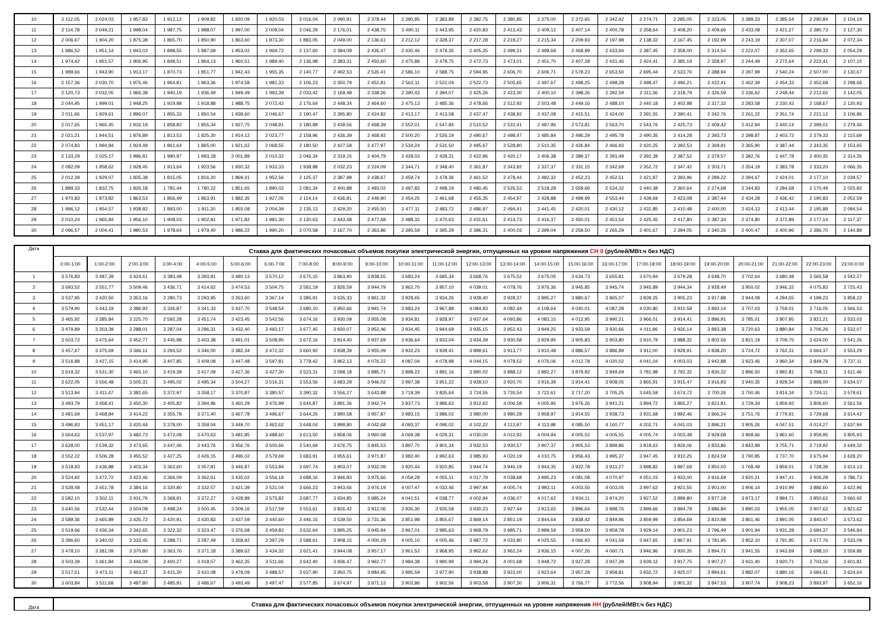| 10 | 2 112,05 | 2 024,03 | 1 957,83 | 1 912,12 | 1 909,82 | 1 920,09 | 1 920,03 | 2 016,04 | 2 090,91 | 2 378,44 | 2 390,95 | 2 383,89 | 2 382,75 | 2 380,85 | 2 375,00 | 2 372,65 | 2 342,42 | 2 274,71 | 2 285,05 | 2 323,05 | 2 389,23 | 2 385,54 | 2 290,84 | 2 104,19 |
| 11 | 2 114,78 | 2 049,21 | 1 998,04 | 1 987,75 | 1 988,07 | 1 997,00 | 2 009,04 | 2 046,29 | 2 176,01 | 2 438,75 | 2 490,11 | 2 443,95 | 2 420,83 | 2 413,43 | 2 409,12 | 2 407,14 | 2 400,78 | 2 358,64 | 2 408,20 | 2 409,66 | 2 433,08 | 2 421,27 | 2 380,73 | 2 127,30 |
| 12 | 2 006,67 | 1 904,20 | 1 875,38 | 1 865,70 | 1 850,90 | 1 863,60 | 1 873,30 | 1 883,05 | 2 049,00 | 2 136,61 | 2 212,12 | 2 328,37 | 2 217,28 | 2 219,27 | 2 215,34 | 2 209,93 | 2 197,98 | 2 138,32 | 2 167,45 | 2 192,99 | 2 243,19 | 2 307,07 | 2 216,84 | 2 072,34 |
| 13 | 1 986,52 | 1 951,14 | 1 943,03 | 1 898,55 | 1 887,69 | 1 953,02 | 1 969,72 | 2 137,60 | 2 384,09 | 2 435,47 | 2 430,46 | 2 479,35 | 2 405,35 | 2 499,31 | 2 498,68 | 2 468,99 | 2 433,94 | 2 387,45 | 2 358,00 | 2 314,54 | 2 222,07 | 2 352,65 | 2 299,33 | 2 054,29 |
| 14 | 1 974,42 | 1 961,57 | 1 906,95 | 1 848,51 | 1 864,13 | 1 960,51 | 1 989,40 | 2 136,98 | 2 383,31 | 2 450,60 | 2 475,88 | 2 478,75 | 2 472,73 | 2 473,01 | 2 451,70 | 2 407,28 | 2 431,46 | 2 424,41 | 2 385,19 | 2 358,97 | 2 244,49 | 2 272,64 | 2 222,41 | 2 107,15 |
| 15 | 1 989,66 | 1 943,90 | 1 913,17 | 1 870,73 | 1 851,77 | 1 942,43 | 1 955,35 | 2 140,77 | 2 492,53 | 2 535,41 | 2 586,10 | 2 588,75 | 2 594,95 | 2 606,70 | 2 606,71 | 2 578,23 | 2 653,50 | 2 695,44 | 2 533,76 | 2 388,94 | 2 397,99 | 2 540,24 | 2 507,00 | 2 130,67 |
| 16 | 2 157,36 | 2 030,70 | 1 975,46 | 1 964,81 | 1 963,36 | 1 974,58 | 1 981,33 | 2 106,23 | 2 350,79 | 2 452,81 | 2 562,11 | 2 522,04 | 2 522,73 | 2 505,65 | 2 497,67 | 2 498,25 | 2 498,28 | 2 498,47 | 2 496,21 | 2 422,41 | 2 462,39 | 2 454,33 | 2 452,68 | 2 298,66 |
| 17 | 2 120,73 | 2 032,05 | 1 966,38 | 1 940,19 | 1 936,49 | 1 949,49 | 1 993,39 | 2 033,42 | 2 169,48 | 2 338,26 | 2 390,43 | 2 394,07 | 2 425,26 | 2 423,30 | 2 400,10 | 2 398,26 | 2 392,59 | 2 311,36 | 2 318,79 | 2 326,59 | 2 336,62 | 2 248,44 | 2 212,65 | 2 142,05 |
| 18 | 2 044,95 | 1 999,01 | 1 948,25 | 1 919,98 | 1 918,88 | 1 988,75 | 2 072,42 | 2 176,64 | 2 448,34 | 2 464,60 | 2 475,13 | 2 485,36 | 2 478,66 | 2 512,92 | 2 503,48 | 2 449,16 | 2 488,10 | 2 440,18 | 2 402,98 | 2 317,32 | 2 283,58 | 2 230,43 | 2 168,67 | 2 120,93 |
| 19 | 2 011,66 | 1 929,61 | 1 896,07 | 1 855,33 | 1 850,54 | 1 939,60 | 2 046,67 | 2 190,47 | 2 395,80 | 2 424,82 | 2 413,17 | 2 413,58 | 2 437,47 | 2 438,92 | 2 437,08 | 2 415,51 | 2 424,00 | 2 391,55 | 2 390,41 | 2 342,76 | 2 261,22 | 2 351,74 | 2 221,12 | 2 106,86 |
| 20 | 2 017,65 | 1 965,45 | 1 916,19 | 1 858,82 | 1 855,34 | 1 927,75 | 2 048,91 | 2 180,89 | 2 439,56 | 2 468,39 | 2 552,01 | 2 547,84 | 2 510,52 | 2 531,41 | 2 487,96 | 2 573,81 | 2 563,70 | 2 543,76 | 2 425,73 | 2 409,42 | 2 412,94 | 2 440,14 | 2 399,01 | 2 279,46 |
| 21 | 2 021,21 | 1 944,51 | 1 876,89 | 1 813,53 | 1 825,30 | 1 914,12 | 2 023,77 | 2 158,96 | 2 436,39 | 2 468,92 | 2 500,20 | 2 526,19 | 2 490,67 | 2 498,47 | 2 485,84 | 2 496,29 | 2 495,78 | 2 490,35 | 2 414,28 | 2 393,73 | 2 398,87 | 2 403,72 | 2 379,33 | 2 115,69 |
| 22 | 2 074,83 | 1 994,84 | 1 924,49 | 1 861,64 | 1 865,00 | 1 921,62 | 2 068,55 | 2 180,50 | 2 427,58 | 2 477,97 | 2 534,24 | 2 531,50 | 2 495,67 | 2 528,80 | 2 510,35 | 2 426,84 | 2 466,93 | 2 420,25 | 2 392,53 | 2 369,91 | 2 365,90 | 2 387,44 | 2 343,35 | 2 153,65 |
| 23 | 2 133,29 | 2 025,17 | 1 996,81 | 1 990,97 | 1 993,18 | 2 001,89 | 2 010,32 | 2 046,34 | 2 319,15 | 2 404,79 | 2 428,03 | 2 428,31 | 2 422,96 | 2 420,17 | 2 406,38 | 2 389,37 | 2 391,49 | 2 392,39 | 2 387,52 | 2 379,57 | 2 382,76 | 2 447,78 | 2 400,35 | 2 314,35 |
| 24 | 2 082,09 | 1 958,62 | 1 928,45 | 1 913,64 | 1 923,56 | 1 930,32 | 1 933,33 | 1 938,88 | 2 032,23 | 2 224,09 | 2 344,71 | 2 348,40 | 2 361,87 | 2 343,92 | 2 337,37 | 2 331,15 | 2 342,69 | 2 352,72 | 2 347,42 | 2 303,71 | 2 354,19 | 2 383,78 | 2 333,20 | 2 066,35 |
| 25 | 2 012,39 | 1 929,07 | 1 835,38 | 1 815,05 | 1 816,20 | 1 869,41 | 1 952,56 | 2 125,37 | 2 387,98 | 2 438,67 | 2 459,74 | 2 478,36 | 2 461,52 | 2 478,44 | 2 482,32 | 2 452,23 | 2 452,51 | 2 421,87 | 2 393,96 | 2 289,22 | 2 394,67 | 2 424,01 | 2 177,10 | 2 039,57 |
| 26 | 1 889,33 | 1 832,75 | 1 826,18 | 1 781,44 | 1 780,22 | 1 851,65 | 1 890,02 | 2 081,34 | 2 400,88 | 2 493,02 | 2 497,83 | 2 498,19 | 2 480,45 | 2 526,53 | 2 518,28 | 2 559,66 | 2 534,32 | 2 440,38 | 2 360,64 | 2 274,68 | 2 344,83 | 2 284,68 | 2 170,49 | 2 025,82 |
| 27 | 1 970,83 | 1 873,82 | 1 863,53 | 1 856,49 | 1 863,91 | 1 882,35 | 1 927,05 | 2 114,14 | 2 436,81 | 2 449,90 | 2 454,25 | 2 461,68 | 2 455,35 | 2 454,97 | 2 428,88 | 2 499,99 | 2 553,44 | 2 439,69 | 2 423,08 | 2 387,44 | 2 434,28 | 2 436,42 | 2 190,83 | 2 052,59 |
| 28 | 1 996,12 | 1 954,57 | 1 938,82 | 1 893,00 | 1 911,30 | 1 955,08 | 2 004,39 | 2 135,13 | 2 429,20 | 2 455,50 | 2 477,11 | 2 483,72 | 2 486,97 | 2 494,41 | 2 441,45 | 2 420,01 | 2 430,12 | 2 431,85 | 2 410,48 | 2 400,00 | 2 424,13 | 2 413,44 | 2 195,89 | 2 094,54 |
| 29 | 2 010,24 | 1 965,84 | 1 956,10 | 1 908,03 | 1 902,81 | 1 971,82 | 1 981,30 | 2 130,63 | 2 443,48 | 2 477,68 | 2 488,32 | 2 470,63 | 2 431,61 | 2 414,73 | 2 416,37 | 2 450,01 | 2 451,54 | 2 425,45 | 2 417,80 | 2 387,34 | 2 374,80 | 2 372,89 | 2 177,14 | 2 117,37 |
| 30 | 2 096,57 | 2 004,41 | 1 980,53 | 1 978,64 | 1 979,40 | 1 986,22 | 1 990,20 | 2 070,58 | 2 167,70 | 2 363,86 | 2 395,59 | 2 395,29 | 2 396,31 | 2 400,03 | 2 399,04 | 2 259,50 | 2 265,29 | 2 401,67 | 2 394,05 | 2 340,26 | 2 400,47 | 2 400,96 | 2 386,70 | 2 144,89 |
| Дата | Ставка для фактических почасовых объемов покупки электрической энергии, отпущенных на уровне напряжения СН II (рублей/МВт.ч без НДС) | | | | | | | | | | | | | | | | | | | | | | | |
| --- | --- | --- | --- | --- | --- | --- | --- | --- | --- | --- | --- | --- | --- | --- | --- | --- | --- | --- | --- | --- | --- | --- | --- | --- |
| | 0:00-1:00 | 1:00-2:00 | 2:00-3:00 | 3:00-4:00 | 4:00-5:00 | 5:00-6:00 | 6:00-7:00 | 7:00-8:00 | 8:00-9:00 | 9:00-10:00 | 10:00-11:00 | 11:00-12:00 | 12:00-13:00 | 13:00-14:00 | 14:00-15:00 | 15:00-16:00 | 16:00-17:00 | 17:00-18:00 | 18:00-19:00 | 19:00-20:00 | 20:00-21:00 | 21:00-22:00 | 22:00-23:00 | 23:00-0:00 |
| 1 | 3 576,83 | 3 487,39 | 3 424,61 | 3 383,48 | 3 393,81 | 3 480,13 | 3 570,12 | 3 675,15 | 3 863,90 | 3 838,55 | 3 683,24 | 3 685,34 | 3 668,76 | 3 675,52 | 3 675,05 | 3 634,73 | 3 655,81 | 3 670,94 | 3 679,28 | 3 648,70 | 3 702,64 | 3 680,48 | 3 565,58 | 3 542,27 |
| 2 | 3 693,52 | 3 551,77 | 3 509,46 | 3 436,71 | 3 414,62 | 3 474,53 | 3 504,75 | 3 581,19 | 3 826,59 | 3 944,79 | 3 962,70 | 3 957,10 | 4 039,01 | 4 078,76 | 3 976,36 | 3 945,85 | 3 945,74 | 3 945,89 | 3 944,34 | 3 928,49 | 3 950,02 | 3 946,32 | 4 075,83 | 3 725,43 |
| 3 | 3 537,95 | 3 420,50 | 3 353,16 | 3 280,73 | 3 293,95 | 3 263,60 | 3 367,14 | 3 385,91 | 3 635,33 | 3 861,32 | 3 928,65 | 3 934,26 | 3 928,40 | 3 928,37 | 3 895,27 | 3 880,67 | 3 865,07 | 3 839,25 | 3 905,23 | 3 917,88 | 3 944,08 | 4 294,65 | 4 199,23 | 3 858,22 |
| 4 | 3 579,90 | 3 443,19 | 3 386,92 | 3 326,87 | 3 341,33 | 3 437,70 | 3 548,54 | 3 680,10 | 3 950,66 | 3 991,74 | 3 983,24 | 3 967,88 | 4 084,93 | 4 082,44 | 4 108,64 | 4 040,01 | 4 087,28 | 4 030,80 | 3 910,58 | 3 892,14 | 3 707,03 | 3 759,01 | 3 716,05 | 3 566,53 |
| 5 | 3 465,92 | 3 385,84 | 3 225,70 | 2 592,28 | 3 451,74 | 3 423,45 | 3 542,56 | 3 674,16 | 3 930,09 | 3 955,08 | 3 934,81 | 3 928,97 | 3 937,64 | 4 093,86 | 4 083,15 | 4 012,95 | 3 990,21 | 3 966,01 | 3 914,41 | 3 896,91 | 3 785,01 | 3 807,95 | 3 821,21 | 3 533,03 |
| 6 | 3 479,89 | 3 303,39 | 3 288,01 | 3 287,04 | 3 296,31 | 3 432,40 | 3 493,17 | 3 677,45 | 3 930,07 | 3 952,46 | 3 934,45 | 3 944,69 | 3 935,15 | 3 952,43 | 3 949,25 | 3 933,59 | 3 930,66 | 4 011,96 | 3 926,14 | 3 893,38 | 3 720,63 | 3 880,84 | 3 706,26 | 3 532,07 |
| 7 | 3 503,72 | 3 475,64 | 3 452,77 | 3 445,98 | 3 403,38 | 3 491,01 | 3 508,95 | 3 672,16 | 3 914,40 | 3 937,69 | 3 936,64 | 3 933,04 | 3 934,39 | 3 930,58 | 3 929,95 | 3 905,83 | 3 903,80 | 3 910,79 | 3 888,32 | 3 802,56 | 3 821,19 | 3 709,75 | 3 624,00 | 3 541,26 |
| 8 | 3 457,67 | 3 375,69 | 3 366,11 | 3 293,52 | 3 346,00 | 3 382,34 | 3 472,32 | 3 660,92 | 3 838,39 | 3 955,09 | 3 932,23 | 3 939,41 | 3 899,61 | 3 913,77 | 3 910,48 | 3 886,57 | 3 886,89 | 3 911,00 | 3 928,91 | 3 838,20 | 3 724,72 | 3 762,31 | 3 664,37 | 3 553,29 |
| 9 | 3 516,88 | 3 427,15 | 3 414,95 | 3 407,85 | 3 409,08 | 3 447,48 | 3 597,81 | 3 778,42 | 3 962,13 | 4 076,22 | 4 087,04 | 4 078,98 | 4 044,15 | 4 078,52 | 4 076,06 | 4 012,78 | 4 020,02 | 4 041,04 | 4 003,03 | 3 942,88 | 3 923,46 | 3 960,34 | 3 849,78 | 3 737,11 |
| 10 | 3 619,32 | 3 531,30 | 3 465,10 | 3 419,39 | 3 417,09 | 3 427,36 | 3 427,30 | 3 523,31 | 3 598,18 | 3 885,71 | 3 898,22 | 3 891,16 | 3 890,02 | 3 888,12 | 3 882,27 | 3 879,92 | 3 849,69 | 3 781,98 | 3 792,32 | 3 830,32 | 3 896,50 | 3 892,81 | 3 798,11 | 3 611,46 |
| 11 | 3 622,05 | 3 556,48 | 3 505,31 | 3 495,02 | 3 495,34 | 3 504,27 | 3 516,31 | 3 553,56 | 3 683,28 | 3 946,02 | 3 997,38 | 3 951,22 | 3 928,10 | 3 920,70 | 3 916,39 | 3 914,41 | 3 908,05 | 3 865,91 | 3 915,47 | 3 916,93 | 3 940,35 | 3 928,54 | 3 888,00 | 3 634,57 |
| 12 | 3 513,94 | 3 411,47 | 3 382,65 | 3 372,97 | 3 358,17 | 3 370,87 | 3 380,57 | 3 390,32 | 3 556,27 | 3 643,88 | 3 719,39 | 3 835,64 | 3 724,55 | 3 726,54 | 3 722,61 | 3 717,20 | 3 705,25 | 3 645,59 | 3 674,72 | 3 700,26 | 3 750,46 | 3 814,34 | 3 724,11 | 3 579,61 |
| 13 | 3 493,79 | 3 458,41 | 3 450,30 | 3 405,82 | 3 394,96 | 3 460,29 | 3 476,99 | 3 644,87 | 3 891,36 | 3 942,74 | 3 937,73 | 3 986,62 | 3 912,62 | 4 006,58 | 4 005,95 | 3 976,26 | 3 941,21 | 3 894,72 | 3 865,27 | 3 821,81 | 3 729,34 | 3 859,92 | 3 806,60 | 3 561,56 |
| 14 | 3 481,69 | 3 468,84 | 3 414,22 | 3 355,78 | 3 371,40 | 3 467,78 | 3 496,67 | 3 644,25 | 3 890,58 | 3 957,87 | 3 983,15 | 3 986,02 | 3 980,00 | 3 980,28 | 3 958,97 | 3 914,55 | 3 938,73 | 3 931,68 | 3 892,46 | 3 866,24 | 3 751,76 | 3 779,91 | 3 729,68 | 3 614,42 |
| 15 | 3 496,93 | 3 451,17 | 3 420,44 | 3 378,00 | 3 359,04 | 3 449,70 | 3 462,62 | 3 648,04 | 3 999,80 | 4 042,68 | 4 093,37 | 4 096,02 | 4 102,22 | 4 113,97 | 4 113,98 | 4 085,50 | 4 160,77 | 4 202,71 | 4 041,03 | 3 896,21 | 3 905,26 | 4 047,51 | 4 014,27 | 3 637,94 |
| 16 | 3 664,63 | 3 537,97 | 3 482,73 | 3 472,08 | 3 470,63 | 3 481,85 | 3 488,60 | 3 613,50 | 3 858,06 | 3 960,08 | 4 069,38 | 4 029,31 | 4 030,00 | 4 012,92 | 4 004,94 | 4 005,52 | 4 005,55 | 4 005,74 | 4 003,48 | 3 929,68 | 3 969,66 | 3 961,60 | 3 959,95 | 3 805,93 |
| 17 | 3 628,00 | 3 539,32 | 3 473,65 | 3 447,46 | 3 443,76 | 3 456,76 | 3 500,66 | 3 540,69 | 3 676,75 | 3 845,53 | 3 897,70 | 3 901,34 | 3 932,53 | 3 930,57 | 3 907,37 | 3 905,53 | 3 899,86 | 3 818,63 | 3 826,06 | 3 833,86 | 3 843,89 | 3 755,71 | 3 719,92 | 3 649,32 |
| 18 | 3 552,22 | 3 506,28 | 3 455,52 | 3 427,25 | 3 426,15 | 3 496,02 | 3 579,69 | 3 683,91 | 3 955,61 | 3 971,87 | 3 982,40 | 3 992,63 | 3 985,93 | 4 020,19 | 4 010,75 | 3 956,43 | 3 995,37 | 3 947,45 | 3 910,25 | 3 824,59 | 3 790,85 | 3 737,70 | 3 675,94 | 3 628,20 |
| 19 | 3 518,93 | 3 436,88 | 3 403,34 | 3 362,60 | 3 357,81 | 3 446,87 | 3 553,94 | 3 697,74 | 3 903,07 | 3 932,09 | 3 920,44 | 3 920,85 | 3 944,74 | 3 946,19 | 3 944,35 | 3 922,78 | 3 931,27 | 3 898,82 | 3 897,68 | 3 850,03 | 3 768,49 | 3 859,01 | 3 728,39 | 3 614,13 |
| 20 | 3 524,92 | 3 472,72 | 3 423,46 | 3 366,09 | 3 362,61 | 3 435,02 | 3 556,18 | 3 688,16 | 3 946,83 | 3 975,66 | 4 059,28 | 4 055,11 | 4 017,79 | 4 038,68 | 3 995,23 | 4 081,08 | 4 070,97 | 4 051,03 | 3 933,00 | 3 916,69 | 3 920,21 | 3 947,41 | 3 906,28 | 3 786,73 |
| 21 | 3 528,48 | 3 451,78 | 3 384,16 | 3 320,80 | 3 332,57 | 3 421,39 | 3 531,04 | 3 666,23 | 3 943,66 | 3 976,19 | 4 007,47 | 4 033,46 | 3 997,94 | 4 005,74 | 3 993,11 | 4 003,56 | 4 003,05 | 3 997,62 | 3 921,55 | 3 901,00 | 3 906,14 | 3 910,99 | 3 886,60 | 3 622,96 |
| 22 | 3 582,10 | 3 502,11 | 3 431,76 | 3 368,91 | 3 372,27 | 3 428,89 | 3 575,82 | 3 687,77 | 3 934,85 | 3 985,24 | 4 041,51 | 4 038,77 | 4 002,94 | 4 036,07 | 4 017,62 | 3 934,11 | 3 974,20 | 3 927,52 | 3 899,80 | 3 877,18 | 3 873,17 | 3 894,71 | 3 850,62 | 3 660,92 |
| 23 | 3 640,56 | 3 532,44 | 3 504,08 | 3 498,24 | 3 500,45 | 3 509,16 | 3 517,59 | 3 553,61 | 3 826,42 | 3 912,06 | 3 935,30 | 3 935,58 | 3 930,23 | 3 927,44 | 3 913,65 | 3 896,64 | 3 898,76 | 3 899,66 | 3 894,79 | 3 886,84 | 3 890,03 | 3 955,05 | 3 907,62 | 3 821,62 |
| 24 | 3 589,36 | 3 465,89 | 3 435,72 | 3 420,91 | 3 430,83 | 3 437,59 | 3 440,60 | 3 446,15 | 3 539,50 | 3 731,36 | 3 851,98 | 3 855,67 | 3 869,14 | 3 851,19 | 3 844,64 | 3 838,42 | 3 849,96 | 3 859,99 | 3 854,69 | 3 810,98 | 3 861,46 | 3 891,05 | 3 840,47 | 3 573,62 |
| 25 | 3 519,66 | 3 436,34 | 3 342,65 | 3 322,32 | 3 323,47 | 3 376,68 | 3 459,83 | 3 632,64 | 3 895,25 | 3 945,94 | 3 967,01 | 3 985,63 | 3 968,79 | 3 985,71 | 3 989,59 | 3 959,50 | 3 959,78 | 3 929,14 | 3 901,23 | 3 796,49 | 3 901,94 | 3 931,28 | 3 684,37 | 3 546,84 |
| 26 | 3 396,60 | 3 340,02 | 3 333,45 | 3 288,71 | 3 287,49 | 3 358,92 | 3 397,29 | 3 588,61 | 3 908,15 | 4 000,29 | 4 005,10 | 4 005,46 | 3 987,72 | 4 033,80 | 4 025,55 | 4 066,93 | 4 041,59 | 3 947,65 | 3 867,91 | 3 781,95 | 3 852,10 | 3 791,95 | 3 677,76 | 3 533,09 |
| 27 | 3 478,10 | 3 381,09 | 3 370,80 | 3 363,76 | 3 371,18 | 3 389,62 | 3 434,32 | 3 621,41 | 3 944,08 | 3 957,17 | 3 961,52 | 3 968,95 | 3 962,62 | 3 962,24 | 3 936,15 | 4 007,26 | 4 060,71 | 3 946,96 | 3 930,35 | 3 894,71 | 3 941,55 | 3 943,69 | 3 698,10 | 3 559,86 |
| 28 | 3 503,39 | 3 461,84 | 3 446,09 | 3 400,27 | 3 418,57 | 3 462,35 | 3 511,66 | 3 642,40 | 3 936,47 | 3 962,77 | 3 984,38 | 3 990,99 | 3 994,24 | 4 001,68 | 3 948,72 | 3 927,28 | 3 937,39 | 3 939,12 | 3 917,75 | 3 907,27 | 3 931,40 | 3 920,71 | 3 703,16 | 3 601,81 |
| 29 | 3 517,51 | 3 473,11 | 3 463,37 | 3 415,30 | 3 410,08 | 3 479,09 | 3 488,57 | 3 637,90 | 3 950,75 | 3 984,95 | 3 995,59 | 3 977,90 | 3 938,88 | 3 922,00 | 3 923,64 | 3 957,28 | 3 958,81 | 3 932,72 | 3 925,07 | 3 894,61 | 3 882,07 | 3 880,16 | 3 684,41 | 3 624,64 |
| 30 | 3 603,84 | 3 511,68 | 3 487,80 | 3 485,91 | 3 486,67 | 3 493,49 | 3 497,47 | 3 577,85 | 3 674,97 | 3 871,13 | 3 902,86 | 3 902,56 | 3 903,58 | 3 907,30 | 3 906,31 | 3 766,77 | 3 772,56 | 3 908,94 | 3 901,32 | 3 847,53 | 3 907,74 | 3 908,23 | 3 893,97 | 3 652,16 |
| Дата | Ставка для фактических почасовых объемов покупки электрической энергии, отпущенных на уровне напряжения НН (рублей/МВт.ч без НДС) |
| --- | --- |